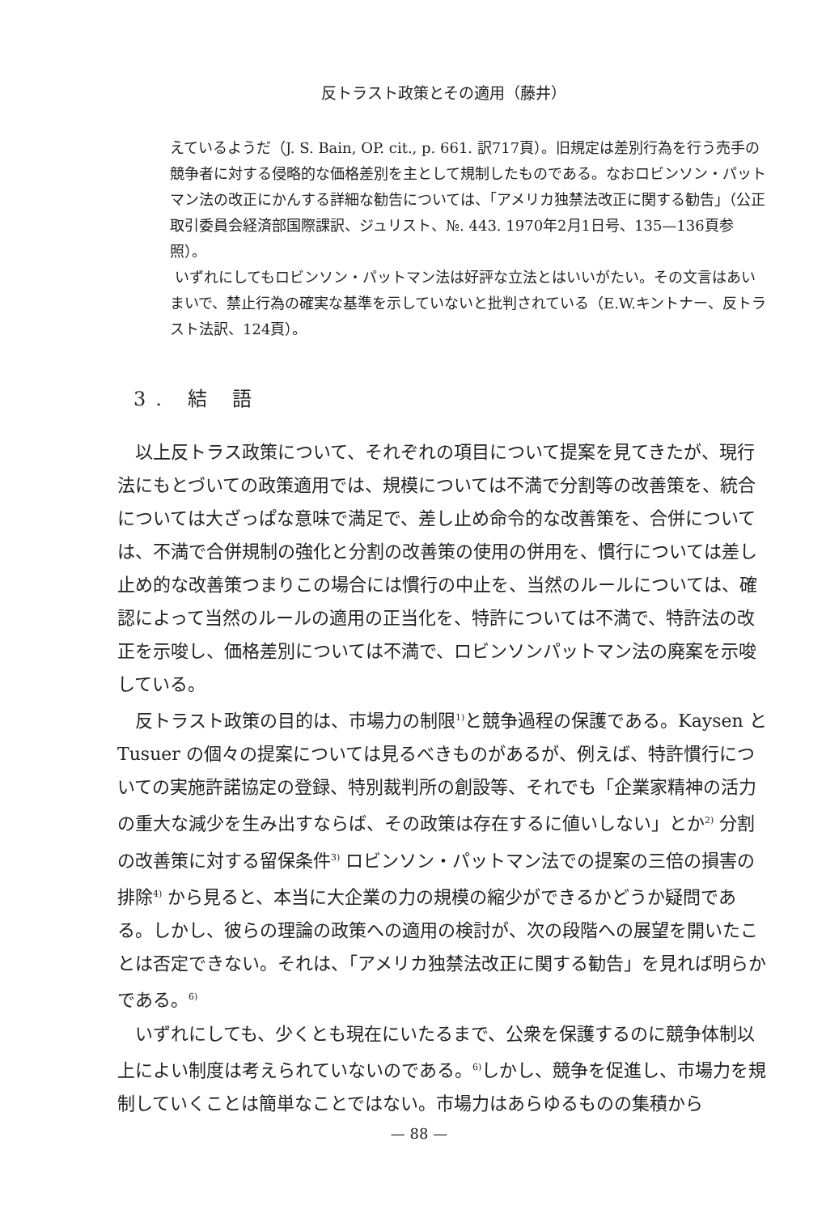反トラスト政策とその適用（藤井）
えているようだ（J. S. Bain, OP. cit., p. 661. 訳717頁）。旧規定は差別行為を行う売手の競争者に対する侵略的な価格差別を主として規制したものである。なおロビンソン・パットマン法の改正にかんする詳細な勧告については、「アメリカ独禁法改正に関する勧告」（公正取引委員会経済部国際課訳、ジュリスト、№. 443. 1970年2月1日号、135—136頁参照）。
いずれにしてもロビンソン・パットマン法は好評な立法とはいいがたい。その文言はあいまいで、禁止行為の確実な基準を示していないと批判されている（E.W.キントナー、反トラスト法訳、124頁）。
3. 結 語
以上反トラス政策について、それぞれの項目について提案を見てきたが、現行法にもとづいての政策適用では、規模については不満で分割等の改善策を、統合については大ざっぱな意味で満足で、差し止め命令的な改善策を、合併については、不満で合併規制の強化と分割の改善策の使用の併用を、慣行については差し止め的な改善策つまりこの場合には慣行の中止を、当然のルールについては、確認によって当然のルールの適用の正当化を、特許については不満で、特許法の改正を示唆し、価格差別については不満で、ロビンソンパットマン法の廃案を示唆している。
反トラスト政策の目的は、市場力の制限<sup>1)</sup>と競争過程の保護である。Kaysen と Tusuer の個々の提案については見るべきものがあるが、例えば、特許慣行についての実施許諾協定の登録、特別裁判所の創設等、それでも「企業家精神の活力の重大な減少を生み出すならば、その政策は存在するに値いしない」とか<sup>2)</sup> 分割の改善策に対する留保条件<sup>3)</sup> ロビンソン・パットマン法での提案の三倍の損害の排除<sup>4)</sup> から見ると、本当に大企業の力の規模の縮少ができるかどうか疑問である。しかし、彼らの理論の政策への適用の検討が、次の段階への展望を開いたことは否定できない。それは、「アメリカ独禁法改正に関する勧告」を見れば明らかである。<sup>6)</sup>
いずれにしても、少くとも現在にいたるまで、公衆を保護するのに競争体制以上によい制度は考えられていないのである。<sup>6)</sup>しかし、競争を促進し、市場力を規制していくことは簡単なことではない。市場力はあらゆるものの集積から
— 88 —